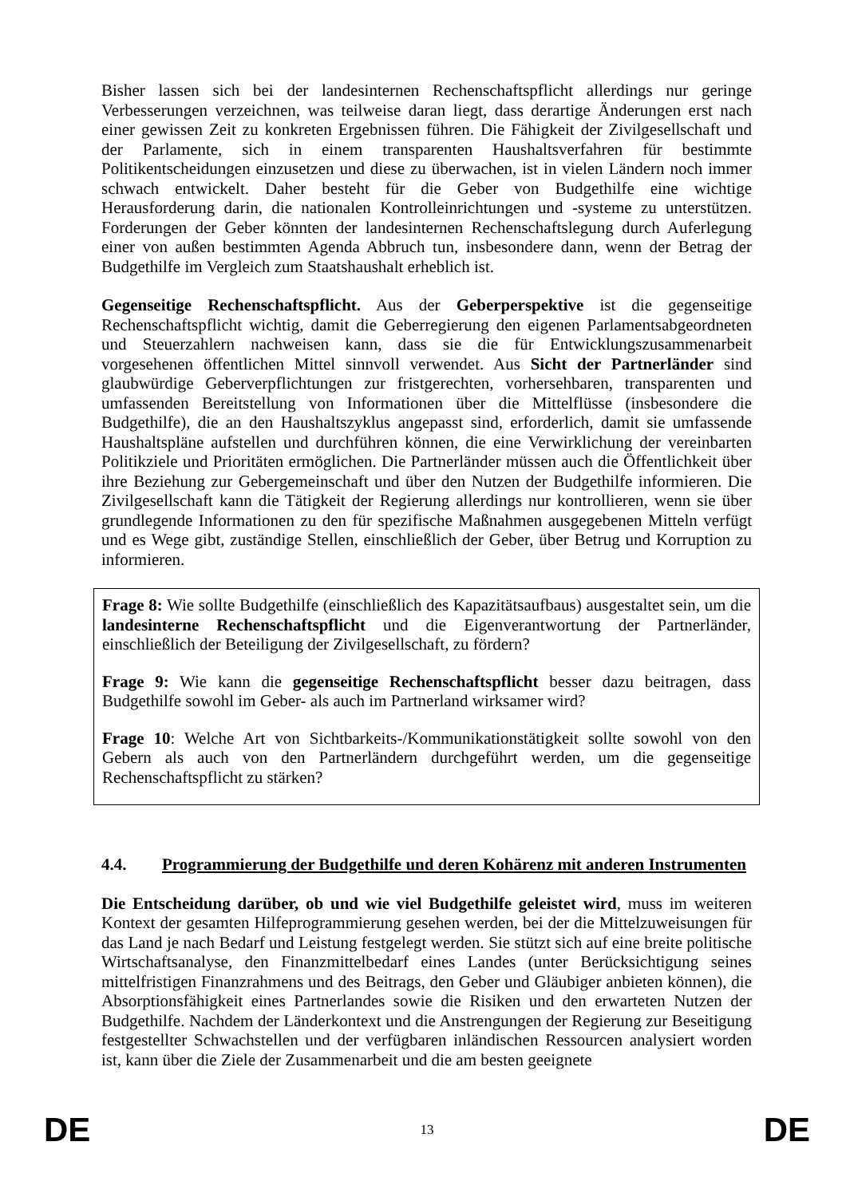Bisher lassen sich bei der landesinternen Rechenschaftspflicht allerdings nur geringe Verbesserungen verzeichnen, was teilweise daran liegt, dass derartige Änderungen erst nach einer gewissen Zeit zu konkreten Ergebnissen führen. Die Fähigkeit der Zivilgesellschaft und der Parlamente, sich in einem transparenten Haushaltsverfahren für bestimmte Politikentscheidungen einzusetzen und diese zu überwachen, ist in vielen Ländern noch immer schwach entwickelt. Daher besteht für die Geber von Budgethilfe eine wichtige Herausforderung darin, die nationalen Kontrolleinrichtungen und -systeme zu unterstützen. Forderungen der Geber könnten der landesinternen Rechenschaftslegung durch Auferlegung einer von außen bestimmten Agenda Abbruch tun, insbesondere dann, wenn der Betrag der Budgethilfe im Vergleich zum Staatshaushalt erheblich ist.
Gegenseitige Rechenschaftspflicht. Aus der Geberperspektive ist die gegenseitige Rechenschaftspflicht wichtig, damit die Geberregierung den eigenen Parlamentsabgeordneten und Steuerzahlern nachweisen kann, dass sie die für Entwicklungszusammenarbeit vorgesehenen öffentlichen Mittel sinnvoll verwendet. Aus Sicht der Partnerländer sind glaubwürdige Geberverpflichtungen zur fristgerechten, vorhersehbaren, transparenten und umfassenden Bereitstellung von Informationen über die Mittelflüsse (insbesondere die Budgethilfe), die an den Haushaltszyklus angepasst sind, erforderlich, damit sie umfassende Haushaltspläne aufstellen und durchführen können, die eine Verwirklichung der vereinbarten Politikziele und Prioritäten ermöglichen. Die Partnerländer müssen auch die Öffentlichkeit über ihre Beziehung zur Gebergemeinschaft und über den Nutzen der Budgethilfe informieren. Die Zivilgesellschaft kann die Tätigkeit der Regierung allerdings nur kontrollieren, wenn sie über grundlegende Informationen zu den für spezifische Maßnahmen ausgegebenen Mitteln verfügt und es Wege gibt, zuständige Stellen, einschließlich der Geber, über Betrug und Korruption zu informieren.
Frage 8: Wie sollte Budgethilfe (einschließlich des Kapazitätsaufbaus) ausgestaltet sein, um die landesinterne Rechenschaftspflicht und die Eigenverantwortung der Partnerländer, einschließlich der Beteiligung der Zivilgesellschaft, zu fördern?
Frage 9: Wie kann die gegenseitige Rechenschaftspflicht besser dazu beitragen, dass Budgethilfe sowohl im Geber- als auch im Partnerland wirksamer wird?
Frage 10: Welche Art von Sichtbarkeits-/Kommunikationstätigkeit sollte sowohl von den Gebern als auch von den Partnerländern durchgeführt werden, um die gegenseitige Rechenschaftspflicht zu stärken?
4.4. Programmierung der Budgethilfe und deren Kohärenz mit anderen Instrumenten
Die Entscheidung darüber, ob und wie viel Budgethilfe geleistet wird, muss im weiteren Kontext der gesamten Hilfeprogrammierung gesehen werden, bei der die Mittelzuweisungen für das Land je nach Bedarf und Leistung festgelegt werden. Sie stützt sich auf eine breite politische Wirtschaftsanalyse, den Finanzmittelbedarf eines Landes (unter Berücksichtigung seines mittelfristigen Finanzrahmens und des Beitrags, den Geber und Gläubiger anbieten können), die Absorptionsfähigkeit eines Partnerlandes sowie die Risiken und den erwarteten Nutzen der Budgethilfe. Nachdem der Länderkontext und die Anstrengungen der Regierung zur Beseitigung festgestellter Schwachstellen und der verfügbaren inländischen Ressourcen analysiert worden ist, kann über die Ziele der Zusammenarbeit und die am besten geeignete
DE 13 DE